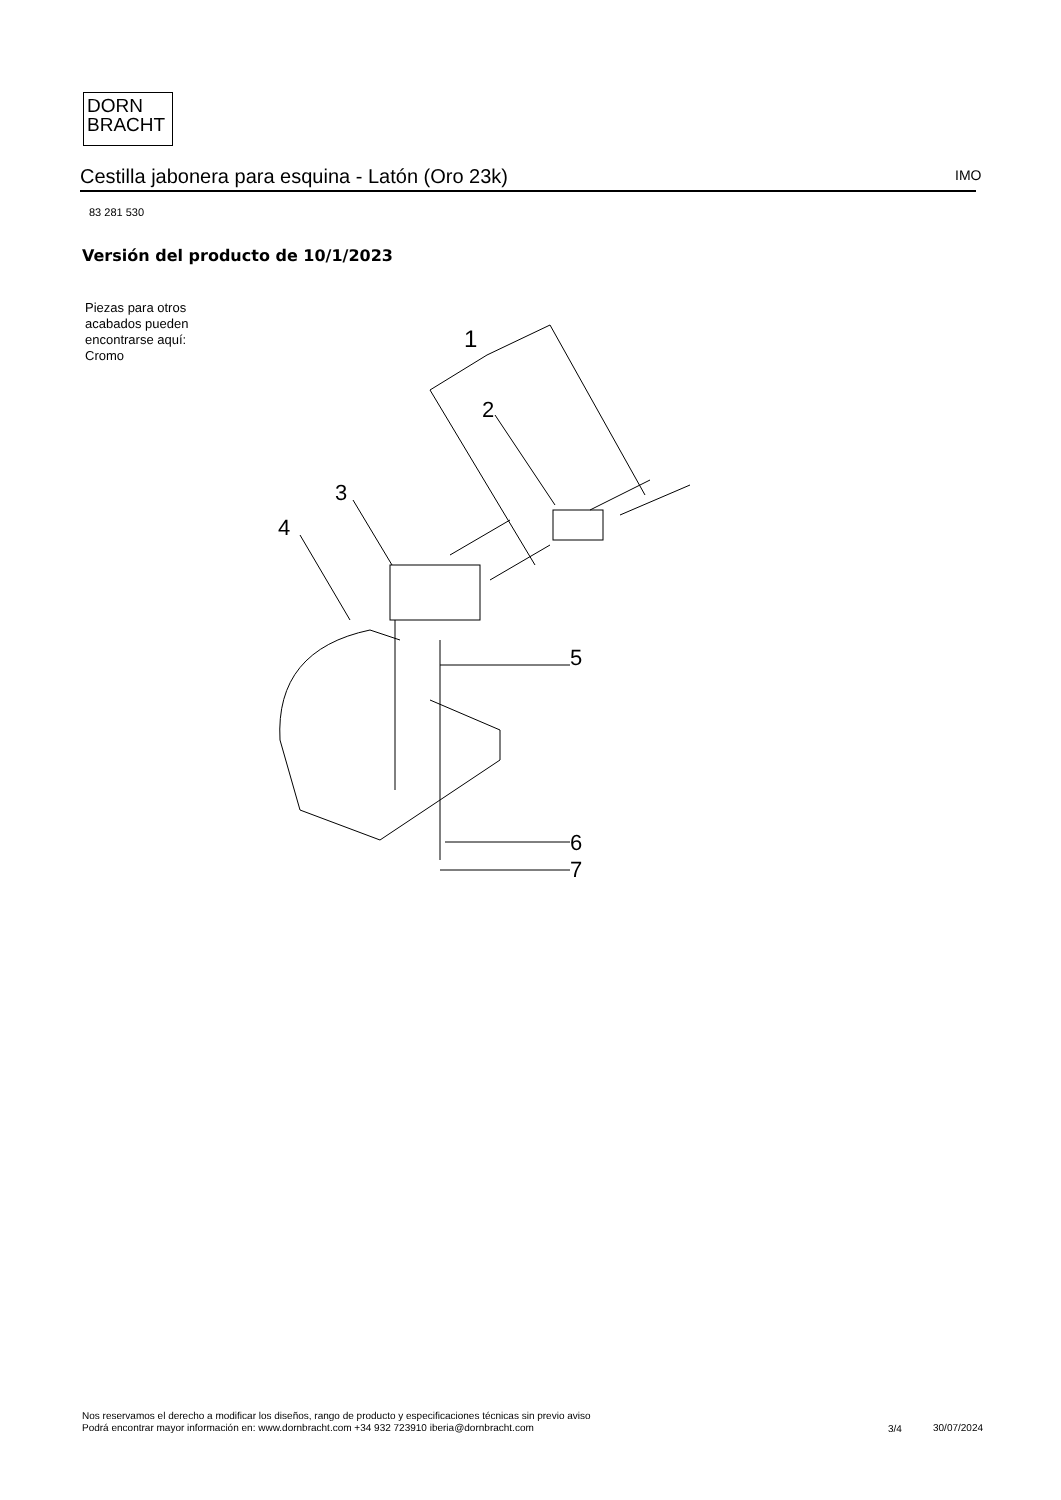DORN
BRACHT
Cestilla jabonera para esquina - Latón (Oro 23k) IMO
83 281 530
Versión del producto de 10/1/2023
Piezas para otros
acabados pueden
encontrarse aquí:
Cromo
1
2
3
4
5
6
7
Nos reservamos el derecho a modificar los diseños, rango de producto y especificaciones técnicas sin previo aviso
Podrá encontrar mayor información en: www.dornbracht.com +34 932 723910 iberia@dornbracht.com
3/4 30/07/2024